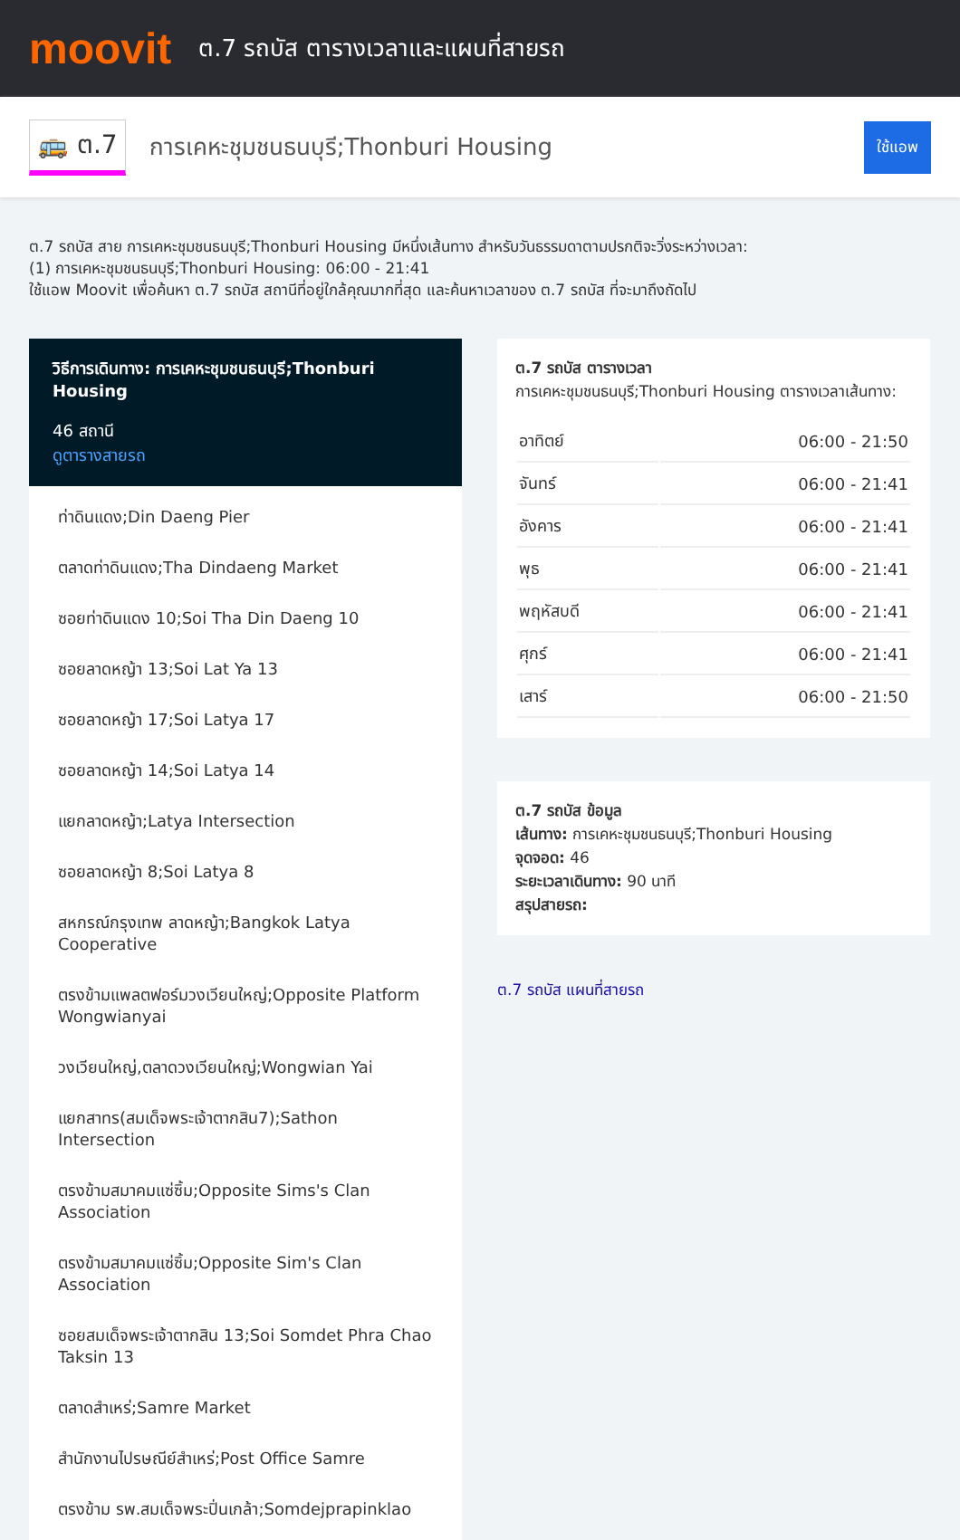moovit
ต.7 รถบัส ตารางเวลาและแผนที่สายรถ
🚌 ต.7
การเคหะชุมชนธนบุรี;Thonburi Housing
ใช้แอพ
ต.7 รถบัส สาย การเคหะชุมชนธนบุรี;Thonburi Housing มีหนึ่งเส้นทาง สำหรับวันธรรมดาตามปรกติจะวิ่งระหว่างเวลา:
(1) การเคหะชุมชนธนบุรี;Thonburi Housing: 06:00 - 21:41
ใช้แอพ Moovit เพื่อค้นหา ต.7 รถบัส สถานีที่อยู่ใกล้คุณมากที่สุด และค้นหาเวลาของ ต.7 รถบัส ที่จะมาถึงถัดไป
วิธีการเดินทาง: การเคหะชุมชนธนบุรี;Thonburi Housing
46 สถานี
ดูตารางสายรถ
ท่าดินแดง;Din Daeng Pier
ตลาดท่าดินแดง;Tha Dindaeng Market
ซอยท่าดินแดง 10;Soi Tha Din Daeng 10
ซอยลาดหญ้า 13;Soi Lat Ya 13
ซอยลาดหญ้า 17;Soi Latya 17
ซอยลาดหญ้า 14;Soi Latya 14
แยกลาดหญ้า;Latya Intersection
ซอยลาดหญ้า 8;Soi Latya 8
สหกรณ์กรุงเทพ ลาดหญ้า;Bangkok Latya Cooperative
ตรงข้ามแพลตฟอร์มวงเวียนใหญ่;Opposite Platform Wongwianyai
วงเวียนใหญ่,ตลาดวงเวียนใหญ่;Wongwian Yai
แยกสาทร(สมเด็จพระเจ้าตากสิน7);Sathon Intersection
ตรงข้ามสมาคมแซ่ซิ้ม;Opposite Sims's Clan Association
ตรงข้ามสมาคมแซ่ซิ้ม;Opposite Sim's Clan Association
ซอยสมเด็จพระเจ้าตากสิน 13;Soi Somdet Phra Chao Taksin 13
ตลาดสำเหร่;Samre Market
สำนักงานไปรษณีย์สำเหร่;Post Office Samre
ตรงข้าม รพ.สมเด็จพระปิ่นเกล้า;Somdejprapinklao
ต.7 รถบัส ตารางเวลา
การเคหะชุมชนธนบุรี;Thonburi Housing ตารางเวลาเส้นทาง:
| อาทิตย์ | 06:00 - 21:50 |
| จันทร์ | 06:00 - 21:41 |
| อังคาร | 06:00 - 21:41 |
| พุธ | 06:00 - 21:41 |
| พฤหัสบดี | 06:00 - 21:41 |
| ศุกร์ | 06:00 - 21:41 |
| เสาร์ | 06:00 - 21:50 |
ต.7 รถบัส ข้อมูล
เส้นทาง: การเคหะชุมชนธนบุรี;Thonburi Housing
จุดจอด: 46
ระยะเวลาเดินทาง: 90 นาที
สรุปสายรถ:
ต.7 รถบัส แผนที่สายรถ